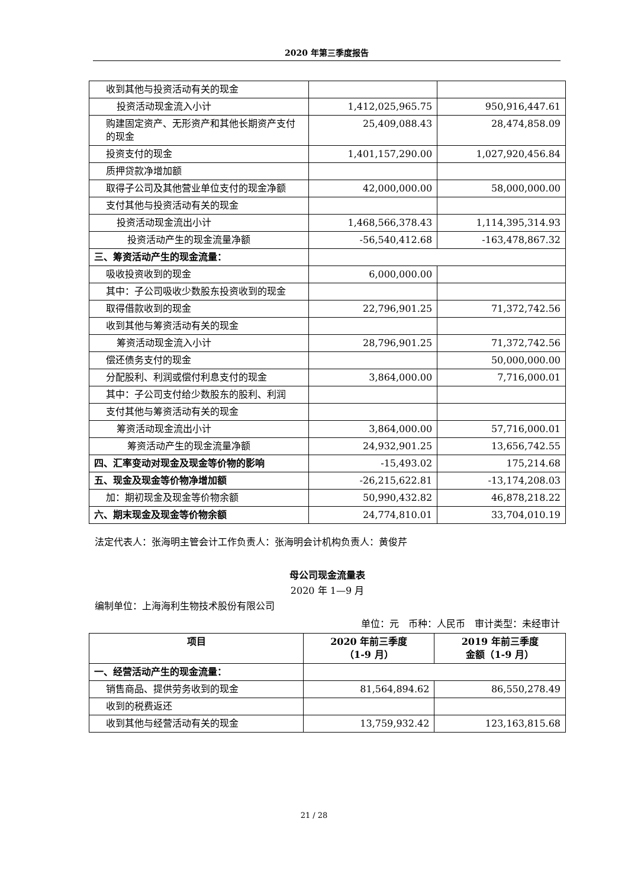2020 年第三季度报告
| 收到其他与投资活动有关的现金 | | |
| 投资活动现金流入小计 | 1,412,025,965.75 | 950,916,447.61 |
| 购建固定资产、无形资产和其他长期资产支付的现金 | 25,409,088.43 | 28,474,858.09 |
| 投资支付的现金 | 1,401,157,290.00 | 1,027,920,456.84 |
| 质押贷款净增加额 | | |
| 取得子公司及其他营业单位支付的现金净额 | 42,000,000.00 | 58,000,000.00 |
| 支付其他与投资活动有关的现金 | | |
| 投资活动现金流出小计 | 1,468,566,378.43 | 1,114,395,314.93 |
| 投资活动产生的现金流量净额 | -56,540,412.68 | -163,478,867.32 |
| 三、筹资活动产生的现金流量： | | |
| 吸收投资收到的现金 | 6,000,000.00 | |
| 其中：子公司吸收少数股东投资收到的现金 | | |
| 取得借款收到的现金 | 22,796,901.25 | 71,372,742.56 |
| 收到其他与筹资活动有关的现金 | | |
| 筹资活动现金流入小计 | 28,796,901.25 | 71,372,742.56 |
| 偿还债务支付的现金 | | 50,000,000.00 |
| 分配股利、利润或偿付利息支付的现金 | 3,864,000.00 | 7,716,000.01 |
| 其中：子公司支付给少数股东的股利、利润 | | |
| 支付其他与筹资活动有关的现金 | | |
| 筹资活动现金流出小计 | 3,864,000.00 | 57,716,000.01 |
| 筹资活动产生的现金流量净额 | 24,932,901.25 | 13,656,742.55 |
| 四、汇率变动对现金及现金等价物的影响 | -15,493.02 | 175,214.68 |
| 五、现金及现金等价物净增加额 | -26,215,622.81 | -13,174,208.03 |
| 加：期初现金及现金等价物余额 | 50,990,432.82 | 46,878,218.22 |
| 六、期末现金及现金等价物余额 | 24,774,810.01 | 33,704,010.19 |
法定代表人：张海明主管会计工作负责人：张海明会计机构负责人：黄俊芹
母公司现金流量表
2020 年 1—9 月
编制单位：上海海利生物技术股份有限公司
单位：元　币种：人民币　审计类型：未经审计
| 项目 | 2020 年前三季度 （1-9 月） | 2019 年前三季度 金额（1-9 月） |
| --- | --- | --- |
| 一、经营活动产生的现金流量： | | |
| 销售商品、提供劳务收到的现金 | 81,564,894.62 | 86,550,278.49 |
| 收到的税费返还 | | |
| 收到其他与经营活动有关的现金 | 13,759,932.42 | 123,163,815.68 |
21 / 28